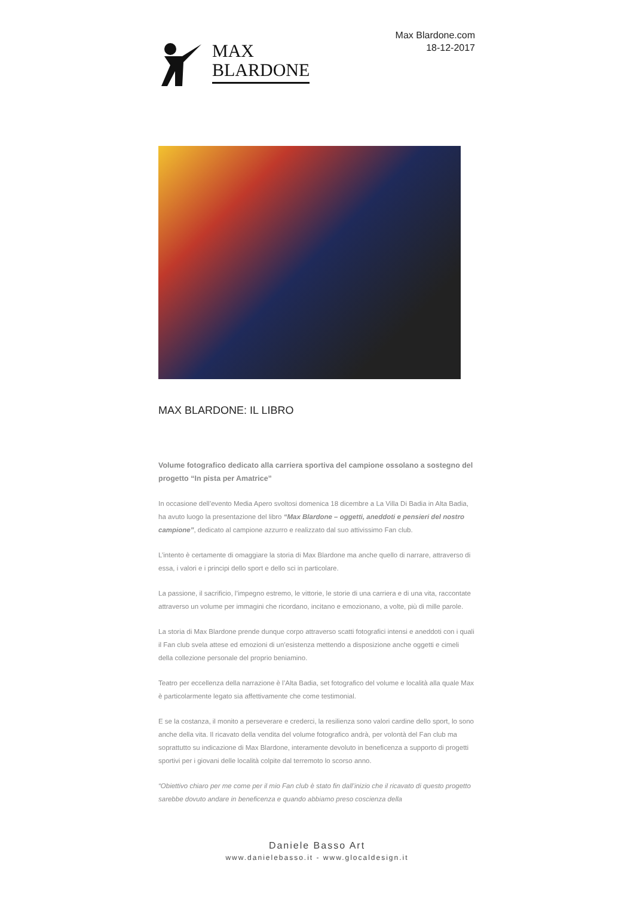MAX
BLARDONE
Max Blardone.com
18-12-2017
MAX BLARDONE: IL LIBRO
Volume fotografico dedicato alla carriera sportiva del campione ossolano a sostegno del progetto “In pista per Amatrice”
In occasione dell’evento Media Apero svoltosi domenica 18 dicembre a La Villa Di Badia in Alta Badia, ha avuto luogo la presentazione del libro “Max Blardone – oggetti, aneddoti e pensieri del nostro campione”, dedicato al campione azzurro e realizzato dal suo attivissimo Fan club.
L’intento è certamente di omaggiare la storia di Max Blardone ma anche quello di narrare, attraverso di essa, i valori e i principi dello sport e dello sci in particolare.
La passione, il sacrificio, l’impegno estremo, le vittorie, le storie di una carriera e di una vita, raccontate attraverso un volume per immagini che ricordano, incitano e emozionano, a volte, più di mille parole.
La storia di Max Blardone prende dunque corpo attraverso scatti fotografici intensi e aneddoti con i quali il Fan club svela attese ed emozioni di un’esistenza mettendo a disposizione anche oggetti e cimeli della collezione personale del proprio beniamino.
Teatro per eccellenza della narrazione è l’Alta Badia, set fotografico del volume e località alla quale Max è particolarmente legato sia affettivamente che come testimonial.
E se la costanza, il monito a perseverare e crederci, la resilienza sono valori cardine dello sport, lo sono anche della vita. Il ricavato della vendita del volume fotografico andrà, per volontà del Fan club ma soprattutto su indicazione di Max Blardone, interamente devoluto in beneficenza a supporto di progetti sportivi per i giovani delle località colpite dal terremoto lo scorso anno.
“Obiettivo chiaro per me come per il mio Fan club è stato fin dall’inizio che il ricavato di questo progetto sarebbe dovuto andare in beneficenza e quando abbiamo preso coscienza della
Daniele Basso Art
www.danielebasso.it - www.glocaldesign.it